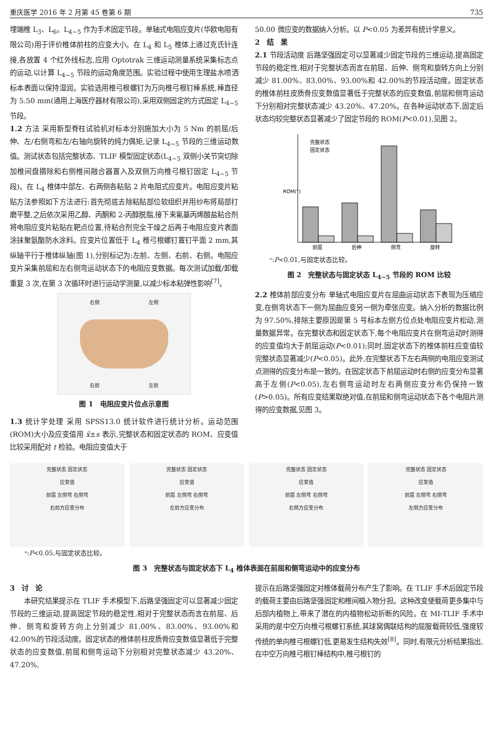重庆医学 2016 年 2 月第 45 卷第 6 期 735
埋端椎 L<sub>3</sub>、L<sub>6</sub>。L<sub>4~5</sub> 作为手术固定节段。单轴式电阻应变片(华欧电阻有限公司)用于评价椎体前柱的应变大小。在 L<sub>4</sub> 和 L<sub>5</sub> 椎体上通过克氏针连接,各放置 4 个红外线标志,应用 Optotrak 三维运动测量系统采集标志点的运动,以计算 L<sub>4~5</sub> 节段的运动角度范围。实验过程中使用生理盐水喷洒标本表面以保持湿润。实验选用椎弓根螺钉为万向椎弓根钉棒系统,棒直径为 5.50 mm(通用上海医疗器材有限公司),采用双侧固定的方式固定 L<sub>4~5</sub> 节段。
1.2 方法 采用新型脊柱试验机对标本分别施加大小为 5 Nm 的前屈/后伸、左/右侧弯和左/右轴向旋转的纯力偶矩,记录 L<sub>4~5</sub> 节段的三维运动数值。测试状态包括完整状态、TLIF 模型固定状态(L<sub>4~5</sub> 双侧小关节突切除加椎间盘摘除和右侧椎间融合器置入及双侧万向椎弓根钉固定 L<sub>4~5</sub> 节段)。在 L<sub>4</sub> 椎体中部左、右两侧各粘贴 2 片电阻式应变片。电阻应变片粘贴方法参照如下方法进行:首先彻底去除粘贴部位软组织并用纱布将局部打磨平整,之后依次采用乙醇、丙酮和 2-丙醇脱脂,接下来氰基丙烯酸盐粘合剂将电阻应变片粘贴在靶点位置,待粘合剂完全干燥之后再于电阻应变片表面涂抹聚氨酯防水涂料。应变片位置低于 L<sub>4</sub> 椎弓根螺钉置钉平面 2 mm,其纵轴平行于椎体纵轴(图 1),分别标记为:左前、左侧、右前、右侧。电阻应变片采集前屈和左右侧弯运动状态下的电阻应变数据。每次测试加载/卸载重复 3 次,在第 3 次循环时进行运动学测量,以减少标本粘弹性影响<sup>[7]</sup>。
右侧 左侧
右前 左前
图 1　电阻应变片位点示意图
1.3 统计学处理 采用 SPSS13.0 统计软件进行统计分析。运动范围(ROM)大小及应变值用 x̄±s 表示,完整状态和固定状态的 ROM、应变值比较采用配对 t 检验。电阻应变值大于
50.00 微应变的数据纳入分析。以 P<0.05 为差异有统计学意义。
2　结　果
2.1 节段活动度 后路坚强固定可以显著减少固定节段的三维运动,提高固定节段的稳定性,相对于完整状态而言在前屈、后伸、侧弯和旋转方向上分别减少 81.00%、83.00%、93.00%和 42.00%的节段活动度。固定状态的椎体前柱皮质骨应变数值显著低于完整状态的应变数值,前屈和侧弯运动下分别相对完整状态减少 43.20%、47.20%。在各种运动状态下,固定后状态均较完整状态显著减少了固定节段的 ROM(P<0.01),见图 2。
完整状态
固定状态
前屈
后伸
侧弯
旋转
ROM(°)
ᵃ:P<0.01,与固定状态比较。
图 2　完整状态与固定状态 L<sub>4~5</sub> 节段的 ROM 比较
2.2 椎体前部应变分布 单轴式电阻应变片在屈曲运动状态下表现为压缩应变,在侧弯状态下一侧为屈曲应变另一侧为牵张应变。纳入分析的数据比例为 97.50%,排除主要原因是第 5 号标本左侧方位点处电阻应变片松动,测量数据异常。在完整状态和固定状态下,每个电阻应变片在侧弯运动时测得的应变值均大于前屈运动(P<0.01);同时,固定状态下的椎体前柱应变值较完整状态显著减少(P<0.05)。此外,在完整状态下左右两侧的电阻应变测试点测得的应变分布是一致的。在固定状态下前屈运动时右侧的应变分布显著高于左侧(P<0.05),左右侧弯运动时左右两侧应变分布仍保持一致(P>0.05)。所有应变结果取绝对值,在前屈和侧弯运动状态下各个电阻片测得的应变数据,见图 3。
完整状态 固定状态
应变值
前屈 左侧弯 右侧弯
右前方应变分布
完整状态 固定状态
应变值
前屈 左侧弯 右侧弯
左前方应变分布
完整状态 固定状态
应变值
前屈 左侧弯 右侧弯
右侧方应变分布
完整状态 固定状态
应变值
前屈 左侧弯 右侧弯
左侧方应变分布
ᵃ:P<0.05,与固定状态比较。
图 3　完整状态与固定状态下 L<sub>4</sub> 椎体表面在前屈和侧弯运动中的应变分布
3　讨　论
　　本研究结果提示在 TLIF 手术模型下,后路坚强固定可以显著减少固定节段的三维运动,提高固定节段的稳定性,相对于完整状态而言在前屈、后伸、侧弯和旋转方向上分别减少 81.00%、83.00%、93.00%和 42.00%的节段活动度。固定状态的椎体前柱皮质骨应变数值显著低于完整状态的应变数值,前屈和侧弯运动下分别相对完整状态减少 43.20%、47.20%,
提示在后路坚强固定对椎体载荷分布产生了影响。在 TLIF 手术后固定节段的载荷主要由后路坚强固定和椎间植入物分担。这种改变使载荷更多集中与后部内植物上,带来了潜在的内植物松动折断的风险。在 MI-TLIF 手术中采用的是中空万向椎弓根螺钉系统,其球窝偶联结构的屈服载荷较低,强度较传统的单向椎弓根螺钉低,更易发生结构失效<sup>[8]</sup>。同时,有限元分析结果指出,在中空万向椎弓根钉棒结构中,椎弓根钉的